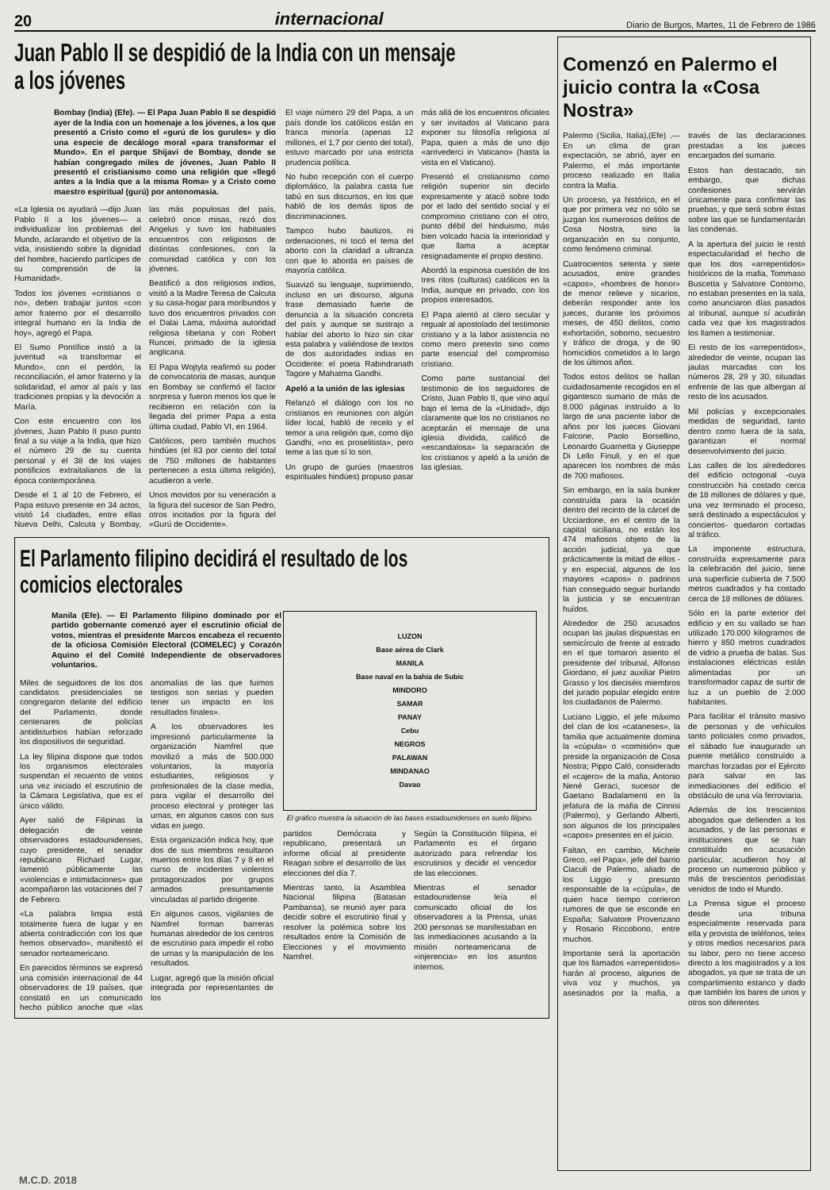20 internacional Diario de Burgos, Martes, 11 de Febrero de 1986
Juan Pablo II se despidió de la India con un mensaje a los jóvenes
Bombay (India) (Efe). — El Papa Juan Pablo II se despidió ayer de la India con un homenaje a los jóvenes, a los que presentó a Cristo como el «gurú de los gurules» y dio una especie de decálogo moral «para transformar el Mundo». En el parque Shijavi de Bombay, donde se habían congregado miles de jóvenes, Juan Pablo II presentó el cristianismo como una religión que «llegó antes a la India que a la misma Roma» y a Cristo como maestro espiritual (gurú) por antonomasia.
«La Iglesia os ayudará —dijo Juan Pablo II a los jóvenes— a individualizar los problemas del Mundo, aclarando el objetivo de la vida, insistiendo sobre la dignidad del hombre, haciendo partícipes de su comprensión de la Humanidad».
Todos los jóvenes «cristianos o no», deben trabajar juntos «con amor fraterno por el desarrollo integral humano en la India de hoy», agregó el Papa.
El Sumo Pontífice instó a la juventud «a transformar el Mundo», con el perdón, la reconciliación, el amor fraterno y la solidaridad, el amor al país y las tradiciones propias y la devoción a María.
Con este encuentro con los jóvenes, Juan Pablo II puso punto final a su viaje a la India, que hizo el número 29 de su cuenta personal y el 38 de los viajes pontificios extraitalianos de la época contemporánea.
Desde el 1 al 10 de Febrero, el Papa estuvo presente en 34 actos, visitó 14 ciudades, entre ellas Nueva Delhi, Calcuta y Bombay, las más populosas del país, celebró once misas, rezó dos Angelus y tuvo los habituales encuentros con religiosos de distintas confesiones, con la comunidad católica y con los jóvenes.
Beatificó a dos religiosos indios, visitó a la Madre Teresa de Calcuta y su casa-hogar para moribundos y tuvo dos encuentros privados con el Dalai Lama, máxima autoridad religiosa tibetana y con Robert Runcei, primado de la iglesia anglicana.
El Papa Wojtyla reafirmó su poder de convocatoria de masas, aunque en Bombay se confirmó el factor sorpresa y fueron menos los que le recibieron en relación con la llegada del primer Papa a esta última ciudad, Pablo VI, en 1964.
Católicos, pero también muchos hindúes (el 83 por ciento del total de 750 millones de habitantes pertenecen a esta última religión), acudieron a verle.
Unos movidos por su veneración a la figura del sucesor de San Pedro, otros incitados por la figura del «Gurú de Occidente».
El viaje número 29 del Papa, a un país donde los católicos están en franca minoría (apenas 12 millones, el 1,7 por ciento del total), estuvo marcado por una estricta prudencia política.
No hubo recepción con el cuerpo diplomático, la palabra casta fue tabú en sus discursos, en los que habló de los demás tipos de discriminaciones.
Tampco hubo bautizos, ni ordenaciones, ni tocó el tema del aborto con la claridad a ultranza con que lo aborda en países de mayoría católica.
Suavizó su lenguaje, suprimiendo, incluso en un discurso, alguna frase demasiado fuerte de denuncia a la situación concreta del país y aunque se sustrajo a hablar del aborto lo hizo sin citar esta palabra y valiéndose de textos de dos autoridades indias en Occidente: el poeta Rabindranath Tagore y Mahatma Gandhi.
Apeló a la unión de las iglesias
Relanzó el diálogo con los no cristianos en reuniones con algún líder local, habló de recelo y el temor a una religión que, como dijo Gandhi, «no es proselitista», pero teme a las que sí lo son.
Un grupo de gurúes (maestros espirituales hindúes) propuso pasar más allá de los encuentros oficiales y ser invitados al Vaticano para exponer su filosofía religiosa al Papa, quien a más de uno dijo «arrivederci in Vaticano» (hasta la vista en el Vaticano).
Presentó el cristianismo como religión superior sin decirlo expresamente y atacó sobre todo por el lado del sentido social y el compromiso cristiano con el otro, punto débil del hinduismo, más bien volcado hacia la interioridad y que llama a aceptar resignadamente el propio destino.
Abordó la espinosa cuestión de los tres ritos (culturas) católicos en la India, aunque en privado, con los propios interesados.
El Papa alentó al clero secular y regualr al apostolado del testimonio cristiano y a la labor asistencia no como mero pretexto sino como parte esencial del compromiso cristiano.
Como parte sustancial del testimonio de los seguidores de Cristo, Juan Pablo II, que vino aquí bajo el lema de la «Unidad», dijo claramente que los no cristianos no aceptarán el mensaje de una iglesia dividida, calificó de «escandalosa» la separación de los cristianos y apeló a la unión de las iglesias.
El Parlamento filipino decidirá el resultado de los comicios electorales
Manila (Efe). — El Parlamento filipino dominado por el partido gobernante comenzó ayer el escrutinio oficial de votos, mientras el presidente Marcos encabeza el recuento de la oficiosa Comisión Electoral (COMELEC) y Corazón Aquino el del Comité Independiente de observadores voluntarios.
Miles de seguidores de los dos candidatos presidenciales se congregaron delante del edificio del Parlamento, donde centenares de policías antidisturbios habían reforzado los dispositivos de seguridad.
La ley filipina dispone que todos los organismos electorales suspendan el recuento de votos una vez iniciado el escrutinio de la Cámara Legislativa, que es el único válido.
Ayer salió de Filipinas la delegación de veinte observadores estadounidenses, cuyo presidente, el senador republicano Richard Lugar, lamentó públicamente las «violencias e intimidaciones» que acompañaron las votaciones del 7 de Febrero.
«La palabra limpia está totalmente fuera de lugar y en abierta contradicción con los que hemos observado», manifestó el senador norteamericano.
En parecidos términos se expresó una comisión internacional de 44 observadores de 19 países, que constató en un comunicado hecho público anoche que «las anomalías de las que fuimos testigos son serias y pueden tener un impacto en los resultados finales».
A los observadores les impresionó particularmente la organización Namfrel que movilizó a más de 500.000 voluntarios, la mayoría estudiantes, religiosos y profesionales de la clase media, para vigilar el desarrollo del proceso electoral y proteger las urnas, en algunos casos con sus vidas en juego.
Esta organización indica hoy, que dos de sus miembros resultaron muertos entre los días 7 y 8 en el curso de incidentes violentos protagonizados por grupos armados presuntamente vinculadas al partido dirigente.
En algunos casos, vigilantes de Namfrel forman barreras humanas alrededor de los centros de escrutinio para impedir el robo de urnas y la manipulación de los resultados.
Lugar, agregó que la misión oficial integrada por representantes de los
LUZON
Base aérea de Clark
MANILA
Base naval en la bahía de Subic
MINDORO
SAMAR
PANAY
Cebu
NEGROS
PALAWAN
MINDANAO
Davao
El gráfico muestra la situación de las bases estadounidenses en suelo filipino.
partidos Demócrata y republicano, presentará un informe oficial al presidente Reagan sobre el desarrollo de las elecciones del día 7.
Mientras tanto, la Asamblea Nacional filipina (Batasan Pambansa), se reunió ayer para decidir sobre el escrutinio final y resolver la polémica sobre los resultados entre la Comisión de Elecciones y el movimiento Namfrel.
Según la Constitución filipina, el Parlamento es el órgano autorizado para refrendar los escrutinios y decidir el vencedor de las elecciones.
Mientras el senador estadounidense leía el comunicado oficial de los observadores a la Prensa, unas 200 personas se manifestaban en las inmediaciones acusando a la misión norteamericana de «injerencia» en los asuntos internos.
Comenzó en Palermo el juicio contra la «Cosa Nostra»
Palermo (Sicilia, Italia),(Efe) .— En un clima de gran expectación, se abrió, ayer en Palermo, el más importante proceso realizado en Italia contra la Mafia.
Un proceso, ya histórico, en el que por primera vez no sólo se juzgan los numerosos delitos de Cosa Nostra, sino la organización en su conjunto, como fenómeno criminal.
Cuatrocientos setenta y siete acusados, entre grandes «capos», «hombres de honor» de menor relieve y sicarios, deberán responder ante los jueces, durante los próximos meses, de 450 delitos, como exhortación, soborno, secuestro y tráfico de droga, y de 90 homicidios cometidos a lo largo de los últimos años.
Todos estos delitos se hallan cuidadosamente recogidos en el gigantesco sumario de más de 8.000 páginas instruído a lo largo de una paciente labor de años por los jueces Giovani Falcone, Paolo Borsellino, Leonardo Guarnetta y Giuseppe Di Lello Finuli, y en el que aparecen los nombres de más de 700 mafiosos.
Sin embargo, en la sala bunker construída para la ocasión dentro del recinto de la cárcel de Ucciardone, en el centro de la capital siciliana, no están los 474 mafiosos objeto de la acción judicial, ya que prácticamente la mitad de ellos -y en especial, algunos de los mayores «capos» o padrinos han conseguido seguir burlando la justicia y se encuentran huídos.
Alrededor de 250 acusados ocupan las jaulas dispuestas en semicírculo de frente al estrado en el que tomaron asiento el presidente del tribunal, Alfonso Giordano, el juez auxiliar Pietro Grasso y los dieciséis miembros del jurado popular elegido entre los ciudadanos de Palermo.
Luciano Liggio, el jefe máximo del clan de los «cataneses», la familia que actualmente domina la «cúpula» o «comisión» que preside la organización de Cosa Nostra; Pippo Caló, considerado el «cajero» de la mafia, Antonio Nené Geraci, sucesor de Gaetano Badalamenti en la jefatura de la mafia de Cinnisi (Palermo), y Gerlando Alberti, son algunos de los principales «capos» presentes en el juicio.
Faltan, en cambio, Michele Greco, «el Papa», jefe del barrio Ciaculi de Palermo, aliado de los Liggio y presunto responsable de la «cúpula», de quien hace tiempo corrieron rumores de que se esconde en España; Salvatore Provenzano y Rosario Riccobono, entre muchos.
Importante será la aportación que los llamados «arrepentidos» harán al proceso, algunos de viva voz y muchos, ya asesinados por la mafia, a través de las declaraciones prestadas a los jueces encargados del sumario.
Estos han destacado, sin embargo, que dichas confesiones servirán únicamente para confirmar las pruebas, y que será sobre éstas sobre las que se fundamentarán las condenas.
A la apertura del juicio le restó espectacularidad el hecho de que los dos «arrepentidos» históricos de la mafia, Tommaso Buscetta y Salvatore Contorno, no estaban presentes en la sala, como anunciaron días pasados al tribunal, aunque sí acudirán cada vez que los magistrados los llamen a testimoniar.
El resto de los «arrepentidos», alrededor de veinte, ocupan las jaulas marcadas con los números 28, 29 y 30, situadas enfrente de las que albergan al resto de los acusados.
Mil policías y excepcionales medidas de seguridad, tanto dentro como fuera de la sala, garantizan el normal desenvolvimiento del juicio.
Las calles de los alrededores del edificio octogonal -cuya construcción ha costado cerca de 18 millones de dólares y que, una vez terminado el proceso, será destinado a espectáculos y conciertos- quedaron cortadas al tráfico.
La imponente estructura, construída expresamente para la celebración del juicio, tiene una superficie cubierta de 7.500 metros cuadrados y ha costado cerca de 18 millones de dólares.
Sólo en la parte exterior del edificio y en su vallado se han utilizado 170.000 kilogramos de hierro y 850 metros cuadrados de vidrio a prueba de balas. Sus instalaciones eléctricas están alimentadas por un transformador capaz de surtir de luz a un pueblo de 2.000 habitantes.
Para facilitar el tránsito masivo de personas y de vehículos tanto policiales como privados, el sábado fue inaugurado un puente metálico construído a marchas forzadas por el Ejército para salvar en las inmediaciones del edificio el obstáculo de una vía ferroviaria.
Además de los trescientos abogados que defienden a los acusados, y de las personas e instituciones que se han constituído en acusación particular, acudieron hoy al proceso un numeroso público y más de trescientos periodistas venidos de todo el Mundo.
La Prensa sigue el proceso desde una tribuna especialmente reservada para ella y provista de teléfonos, telex y otros medios necesarios para su labor, pero no tiene acceso directo a los magistrados y a los abogados, ya que se trata de un compartimiento estanco y dado que también los bares de unos y otros son diferentes
M.C.D. 2018